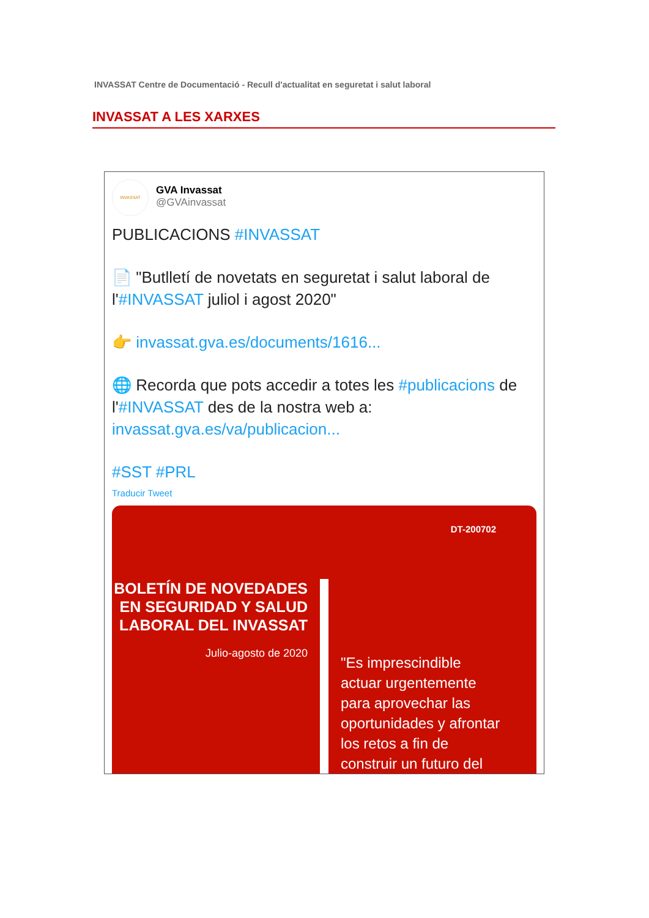INVASSAT Centre de Documentació - Recull d'actualitat en seguretat i salut laboral
INVASSAT A LES XARXES
INVASSAT
GVA Invassat
@GVAinvassat
PUBLICACIONS #INVASSAT
📄 "Butlletí de novetats en seguretat i salut laboral de l'#INVASSAT juliol i agost 2020"
👉 invassat.gva.es/documents/1616...
🌐 Recorda que pots accedir a totes les #publicacions de l'#INVASSAT des de la nostra web a: invassat.gva.es/va/publicacion...
#SST #PRL
Traducir Tweet
DT-200702
BOLETÍN DE NOVEDADES EN SEGURIDAD Y SALUD LABORAL DEL INVASSAT
Julio-agosto de 2020
"Es imprescindible
actuar urgentemente
para aprovechar las
oportunidades y afrontar
los retos a fin de
construir un futuro del